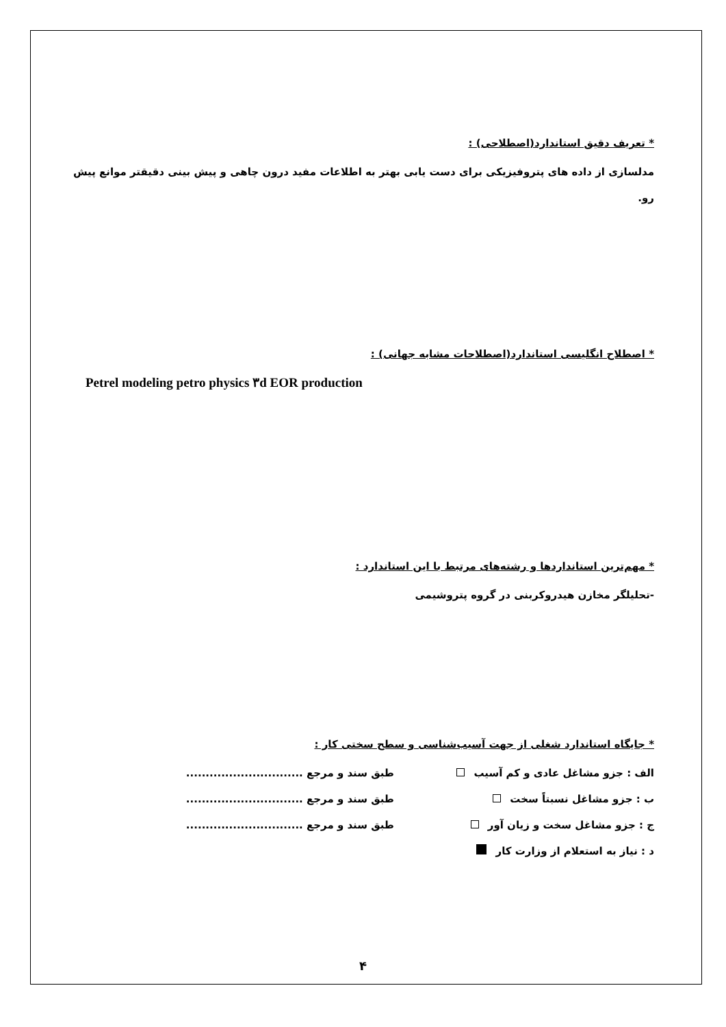* تعریف دقیق استاندارد(اصطلاحی) :
مدلسازی از داده های پتروفیزیکی برای دست یابی بهتر به اطلاعات مفید درون چاهی و پیش بینی دقیقتر موانع پیش رو.
* اصطلاح انگلیسی استاندارد(اصطلاحات مشابه جهانی) :
Petrel modeling petro physics ۳d EOR production
* مهم‌ترین استانداردها و رشته‌های مرتبط با این استاندارد :
-تحلیلگر مخازن هیدروکربنی در گروه پتروشیمی
* جایگاه استاندارد شغلی از جهت آسیب‌شناسی و سطح سختی کار :
الف : جزو مشاغل عادی و کم آسیب طبق سند و مرجع ..............................
ب : جزو مشاغل نسبتاً سخت طبق سند و مرجع ..............................
ج : جزو مشاغل سخت و زیان آور طبق سند و مرجع ..............................
د : نیاز به استعلام از وزارت کار
۴